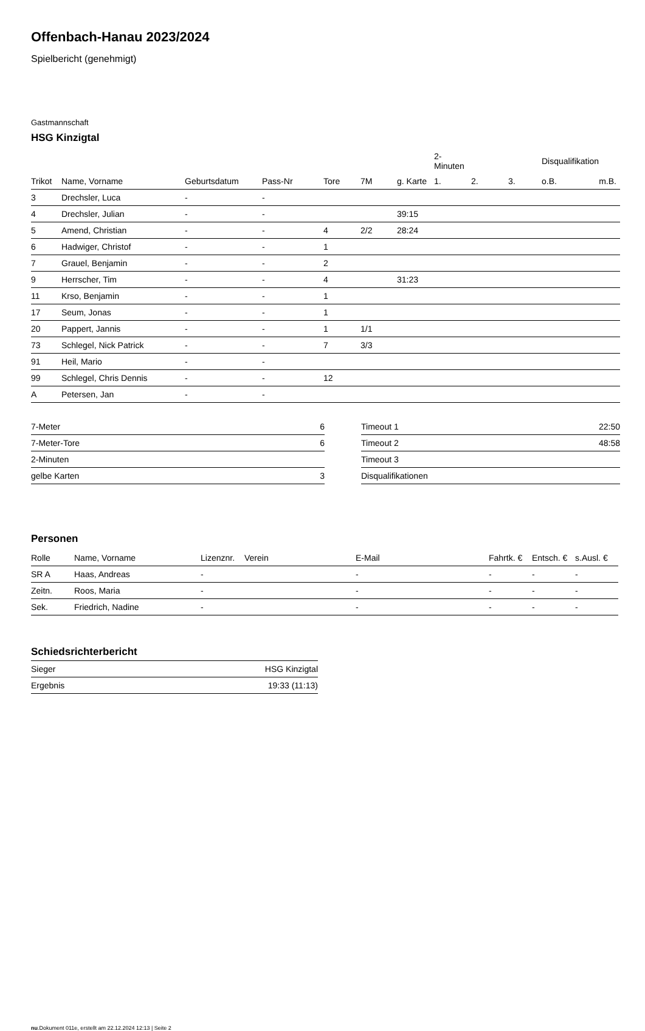Offenbach-Hanau 2023/2024
Spielbericht (genehmigt)
Gastmannschaft
HSG Kinzigtal
| | | | | | | | 2-Minuten | | | Disqualifikation | |
| --- | --- | --- | --- | --- | --- | --- | --- | --- | --- | --- | --- |
| Trikot | Name, Vorname | Geburtsdatum | Pass-Nr | Tore | 7M | g. Karte | 1. | 2. | 3. | o.B. | m.B. |
| 3 | Drechsler, Luca | - | - | | | | | | | | |
| 4 | Drechsler, Julian | - | - | | | 39:15 | | | | | |
| 5 | Amend, Christian | - | - | 4 | 2/2 | 28:24 | | | | | |
| 6 | Hadwiger, Christof | - | - | 1 | | | | | | | |
| 7 | Grauel, Benjamin | - | - | 2 | | | | | | | |
| 9 | Herrscher, Tim | - | - | 4 | | 31:23 | | | | | |
| 11 | Krso, Benjamin | - | - | 1 | | | | | | | |
| 17 | Seum, Jonas | - | - | 1 | | | | | | | |
| 20 | Pappert, Jannis | - | - | 1 | 1/1 | | | | | | |
| 73 | Schlegel, Nick Patrick | - | - | 7 | 3/3 | | | | | | |
| 91 | Heil, Mario | - | - | | | | | | | | |
| 99 | Schlegel, Chris Dennis | - | - | 12 | | | | | | | |
| A | Petersen, Jan | - | - | | | | | | | | |
| 7-Meter | 6 |
| 7-Meter-Tore | 6 |
| 2-Minuten | |
| gelbe Karten | 3 |
| Timeout 1 | 22:50 |
| Timeout 2 | 48:58 |
| Timeout 3 | |
| Disqualifikationen | |
Personen
| Rolle | Name, Vorname | Lizenznr. | Verein | E-Mail | Fahrtk. € | Entsch. € | s.Ausl. € |
| --- | --- | --- | --- | --- | --- | --- | --- |
| SR A | Haas, Andreas | - | | - | - | - | - |
| Zeitn. | Roos, Maria | - | | - | - | - | - |
| Sek. | Friedrich, Nadine | - | | - | - | - | - |
Schiedsrichterbericht
| Sieger | HSG Kinzigtal |
| Ergebnis | 19:33 (11:13) |
nu.Dokument 011e, erstellt am 22.12.2024 12:13 | Seite 2